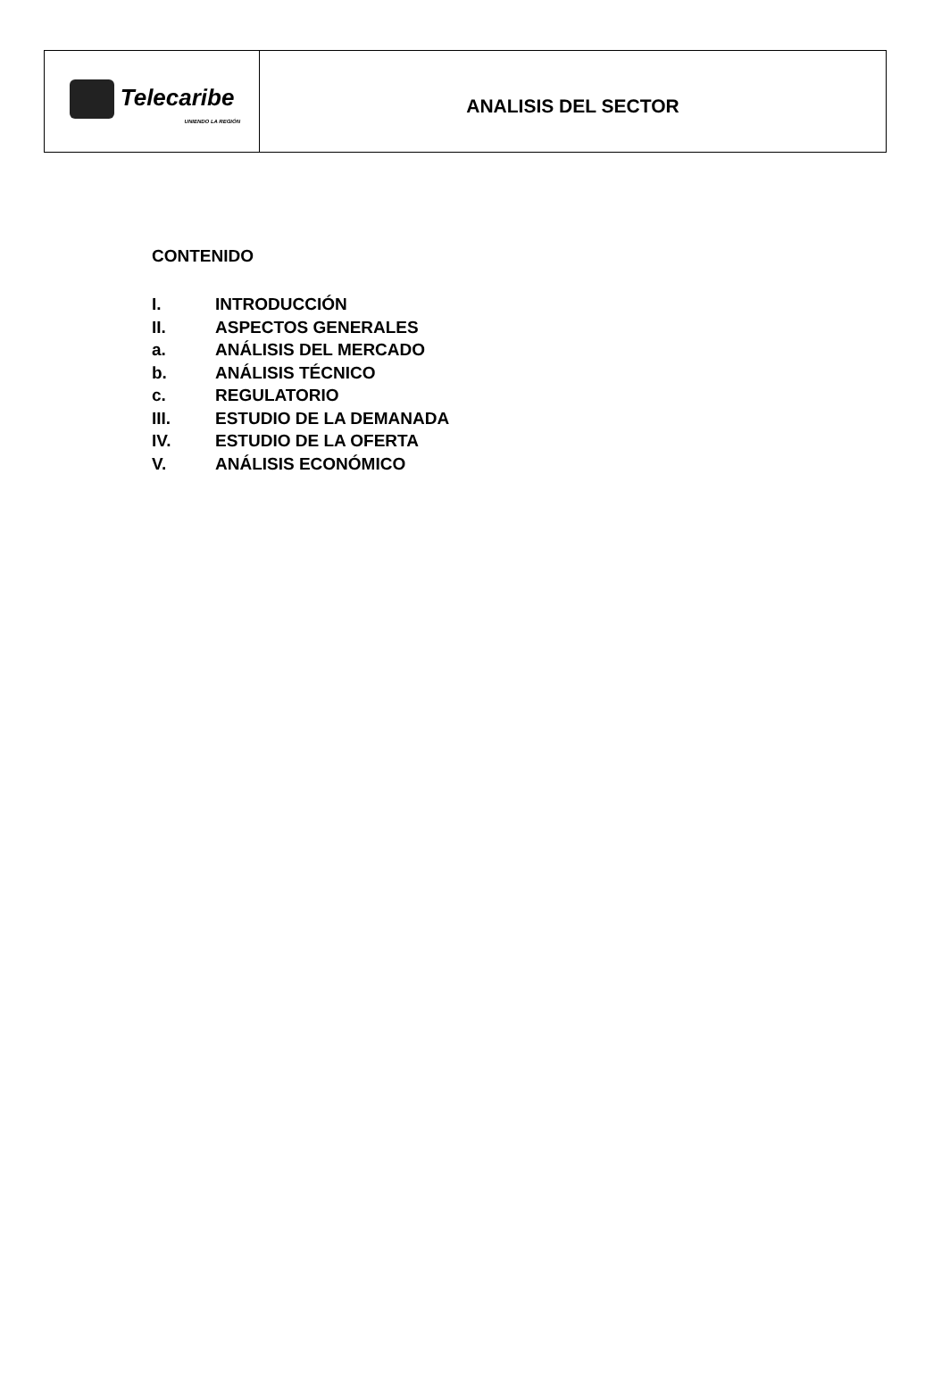| Telecaribe UNIENDO LA REGIÓN | ANALISIS DEL SECTOR |
CONTENIDO
I. INTRODUCCIÓN
II. ASPECTOS GENERALES
a. ANÁLISIS DEL MERCADO
b. ANÁLISIS TÉCNICO
c. REGULATORIO
III. ESTUDIO DE LA DEMANADA
IV. ESTUDIO DE LA OFERTA
V. ANÁLISIS ECONÓMICO